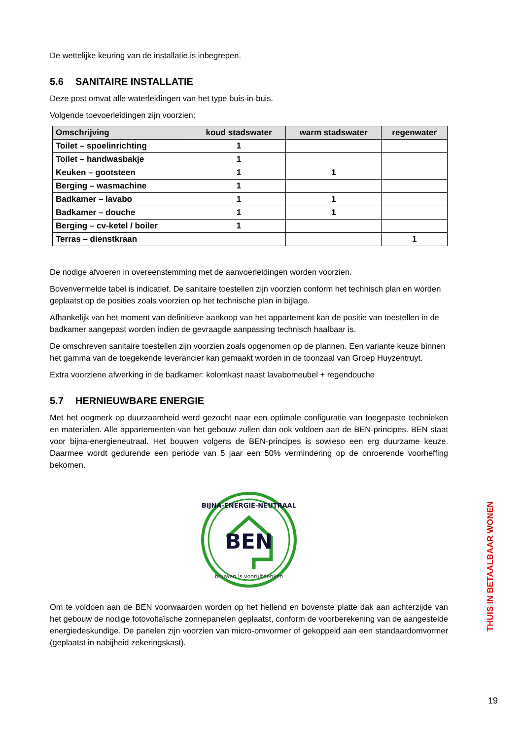De wettelijke keuring van de installatie is inbegrepen.
5.6 SANITAIRE INSTALLATIE
Deze post omvat alle waterleidingen van het type buis-in-buis.
Volgende toevoerleidingen zijn voorzien:
| Omschrijving | koud stadswater | warm stadswater | regenwater |
| --- | --- | --- | --- |
| Toilet – spoelinrichting | 1 | | |
| Toilet – handwasbakje | 1 | | |
| Keuken – gootsteen | 1 | 1 | |
| Berging – wasmachine | 1 | | |
| Badkamer – lavabo | 1 | 1 | |
| Badkamer – douche | 1 | 1 | |
| Berging – cv-ketel / boiler | 1 | | |
| Terras – dienstkraan | | | 1 |
De nodige afvoeren in overeenstemming met de aanvoerleidingen worden voorzien.
Bovenvermelde tabel is indicatief. De sanitaire toestellen zijn voorzien conform het technisch plan en worden geplaatst op de posities zoals voorzien op het technische plan in bijlage.
Afhankelijk van het moment van definitieve aankoop van het appartement kan de positie van toestellen in de badkamer aangepast worden indien de gevraagde aanpassing technisch haalbaar is.
De omschreven sanitaire toestellen zijn voorzien zoals opgenomen op de plannen. Een variante keuze binnen het gamma van de toegekende leverancier kan gemaakt worden in de toonzaal van Groep Huyzentruyt.
Extra voorziene afwerking in de badkamer: kolomkast naast lavabomeubel + regendouche
5.7 HERNIEUWBARE ENERGIE
Met het oogmerk op duurzaamheid werd gezocht naar een optimale configuratie van toegepaste technieken en materialen. Alle appartementen van het gebouw zullen dan ook voldoen aan de BEN-principes. BEN staat voor bijna-energieneutraal. Het bouwen volgens de BEN-principes is sowieso een erg duurzame keuze. Daarmee wordt gedurende een periode van 5 jaar een 50% vermindering op de onroerende voorheffing bekomen.
BEN
BIJNA-ENERGIE-NEUTRAAL
bouwen is vooruitdenken
Om te voldoen aan de BEN voorwaarden worden op het hellend en bovenste platte dak aan achterzijde van het gebouw de nodige fotovoltaïsche zonnepanelen geplaatst, conform de voorberekening van de aangestelde energiedeskundige. De panelen zijn voorzien van micro-omvormer of gekoppeld aan een standaardomvormer (geplaatst in nabijheid zekeringskast).
THUIS IN BETAALBAAR WONEN
19